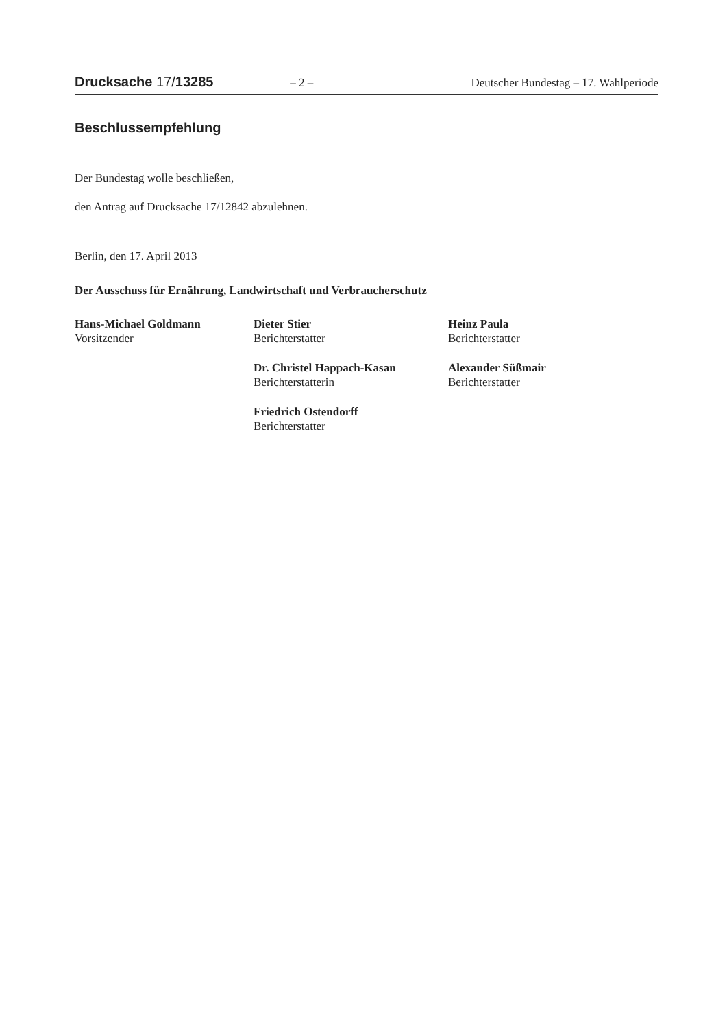Drucksache 17/13285 – 2 – Deutscher Bundestag – 17. Wahlperiode
Beschlussempfehlung
Der Bundestag wolle beschließen,
den Antrag auf Drucksache 17/12842 abzulehnen.
Berlin, den 17. April 2013
Der Ausschuss für Ernährung, Landwirtschaft und Verbraucherschutz
Hans-Michael Goldmann
Vorsitzender
Dieter Stier
Berichterstatter
Heinz Paula
Berichterstatter
Dr. Christel Happach-Kasan
Berichterstatterin
Alexander Süßmair
Berichterstatter
Friedrich Ostendorff
Berichterstatter